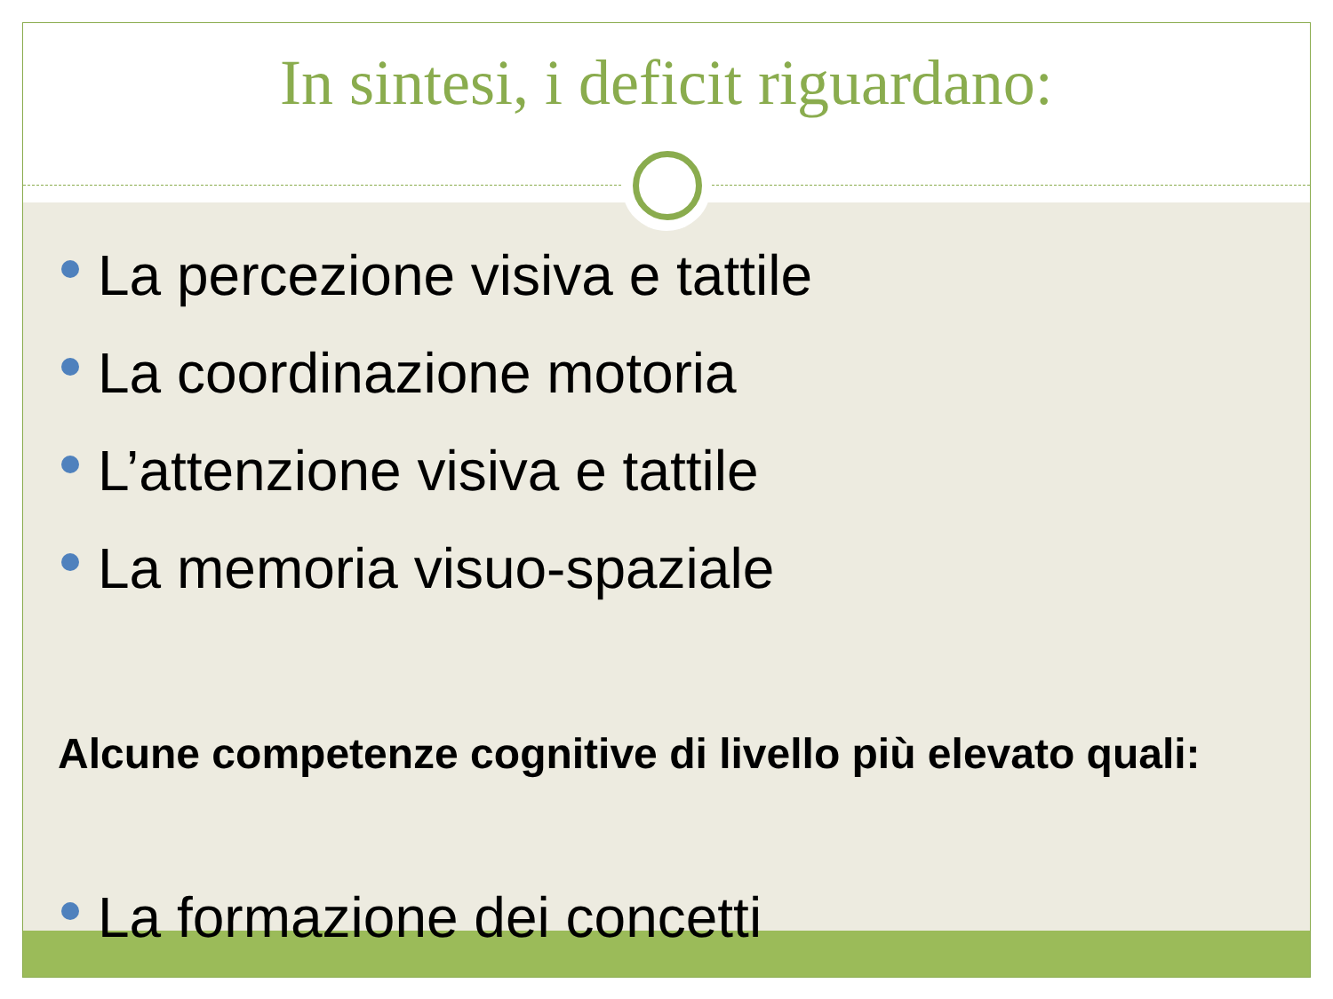In sintesi, i deficit riguardano:
La percezione visiva e tattile
La coordinazione motoria
L’attenzione visiva e tattile
La memoria visuo-spaziale
Alcune competenze cognitive di livello più elevato quali:
La formazione dei concetti